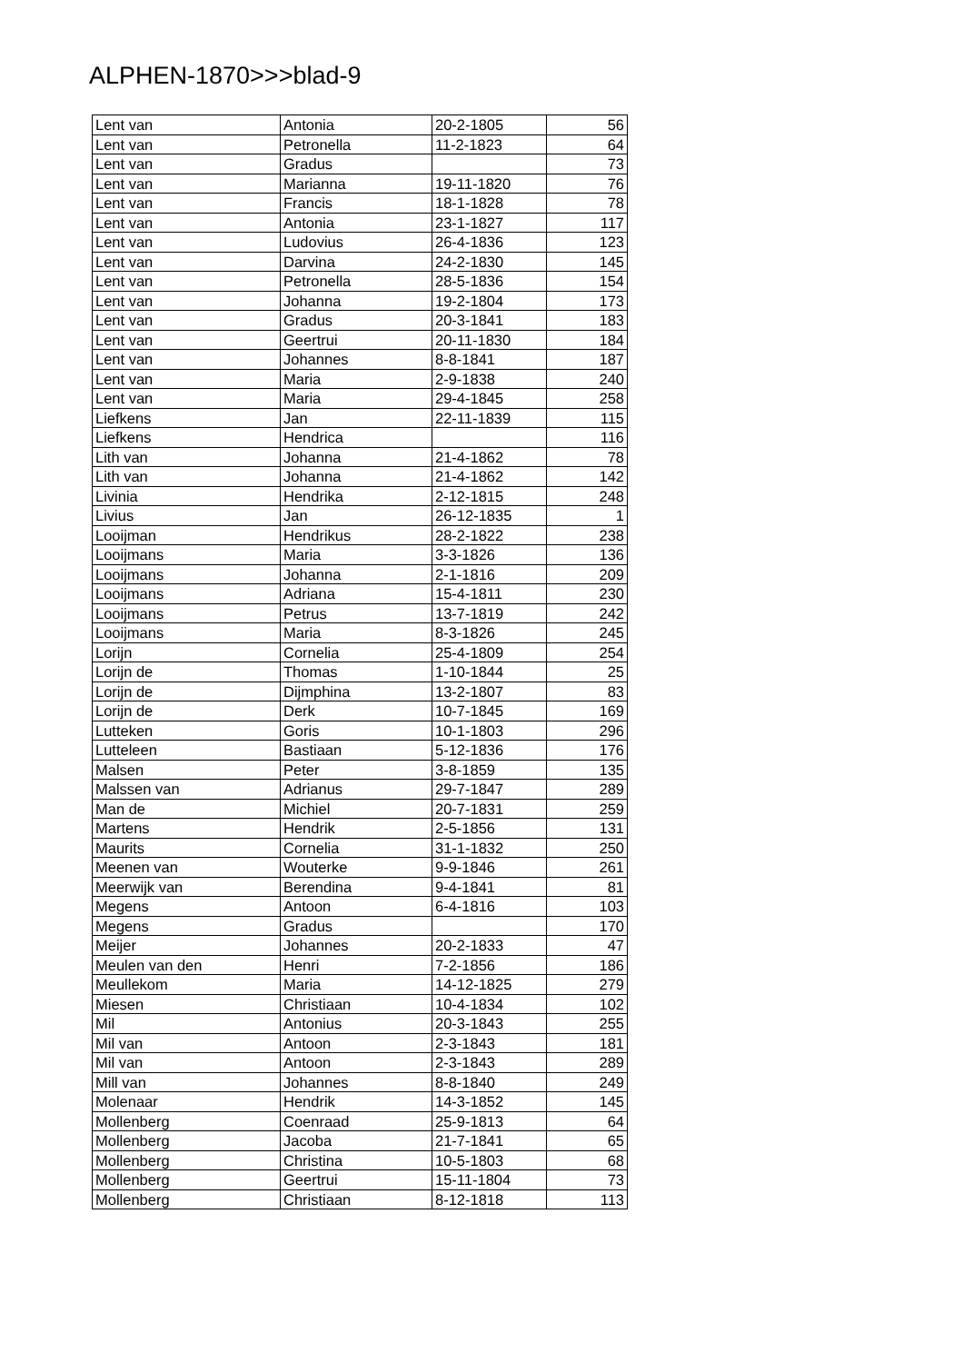ALPHEN-1870>>>blad-9
| Lent van | Antonia | 20-2-1805 | 56 |
| Lent van | Petronella | 11-2-1823 | 64 |
| Lent van | Gradus | | 73 |
| Lent van | Marianna | 19-11-1820 | 76 |
| Lent van | Francis | 18-1-1828 | 78 |
| Lent van | Antonia | 23-1-1827 | 117 |
| Lent van | Ludovius | 26-4-1836 | 123 |
| Lent van | Darvina | 24-2-1830 | 145 |
| Lent van | Petronella | 28-5-1836 | 154 |
| Lent van | Johanna | 19-2-1804 | 173 |
| Lent van | Gradus | 20-3-1841 | 183 |
| Lent van | Geertrui | 20-11-1830 | 184 |
| Lent van | Johannes | 8-8-1841 | 187 |
| Lent van | Maria | 2-9-1838 | 240 |
| Lent van | Maria | 29-4-1845 | 258 |
| Liefkens | Jan | 22-11-1839 | 115 |
| Liefkens | Hendrica | | 116 |
| Lith van | Johanna | 21-4-1862 | 78 |
| Lith van | Johanna | 21-4-1862 | 142 |
| Livinia | Hendrika | 2-12-1815 | 248 |
| Livius | Jan | 26-12-1835 | 1 |
| Looijman | Hendrikus | 28-2-1822 | 238 |
| Looijmans | Maria | 3-3-1826 | 136 |
| Looijmans | Johanna | 2-1-1816 | 209 |
| Looijmans | Adriana | 15-4-1811 | 230 |
| Looijmans | Petrus | 13-7-1819 | 242 |
| Looijmans | Maria | 8-3-1826 | 245 |
| Lorijn | Cornelia | 25-4-1809 | 254 |
| Lorijn de | Thomas | 1-10-1844 | 25 |
| Lorijn de | Dijmphina | 13-2-1807 | 83 |
| Lorijn de | Derk | 10-7-1845 | 169 |
| Lutteken | Goris | 10-1-1803 | 296 |
| Lutteleen | Bastiaan | 5-12-1836 | 176 |
| Malsen | Peter | 3-8-1859 | 135 |
| Malssen van | Adrianus | 29-7-1847 | 289 |
| Man de | Michiel | 20-7-1831 | 259 |
| Martens | Hendrik | 2-5-1856 | 131 |
| Maurits | Cornelia | 31-1-1832 | 250 |
| Meenen van | Wouterke | 9-9-1846 | 261 |
| Meerwijk van | Berendina | 9-4-1841 | 81 |
| Megens | Antoon | 6-4-1816 | 103 |
| Megens | Gradus | | 170 |
| Meijer | Johannes | 20-2-1833 | 47 |
| Meulen van den | Henri | 7-2-1856 | 186 |
| Meullekom | Maria | 14-12-1825 | 279 |
| Miesen | Christiaan | 10-4-1834 | 102 |
| Mil | Antonius | 20-3-1843 | 255 |
| Mil van | Antoon | 2-3-1843 | 181 |
| Mil van | Antoon | 2-3-1843 | 289 |
| Mill van | Johannes | 8-8-1840 | 249 |
| Molenaar | Hendrik | 14-3-1852 | 145 |
| Mollenberg | Coenraad | 25-9-1813 | 64 |
| Mollenberg | Jacoba | 21-7-1841 | 65 |
| Mollenberg | Christina | 10-5-1803 | 68 |
| Mollenberg | Geertrui | 15-11-1804 | 73 |
| Mollenberg | Christiaan | 8-12-1818 | 113 |